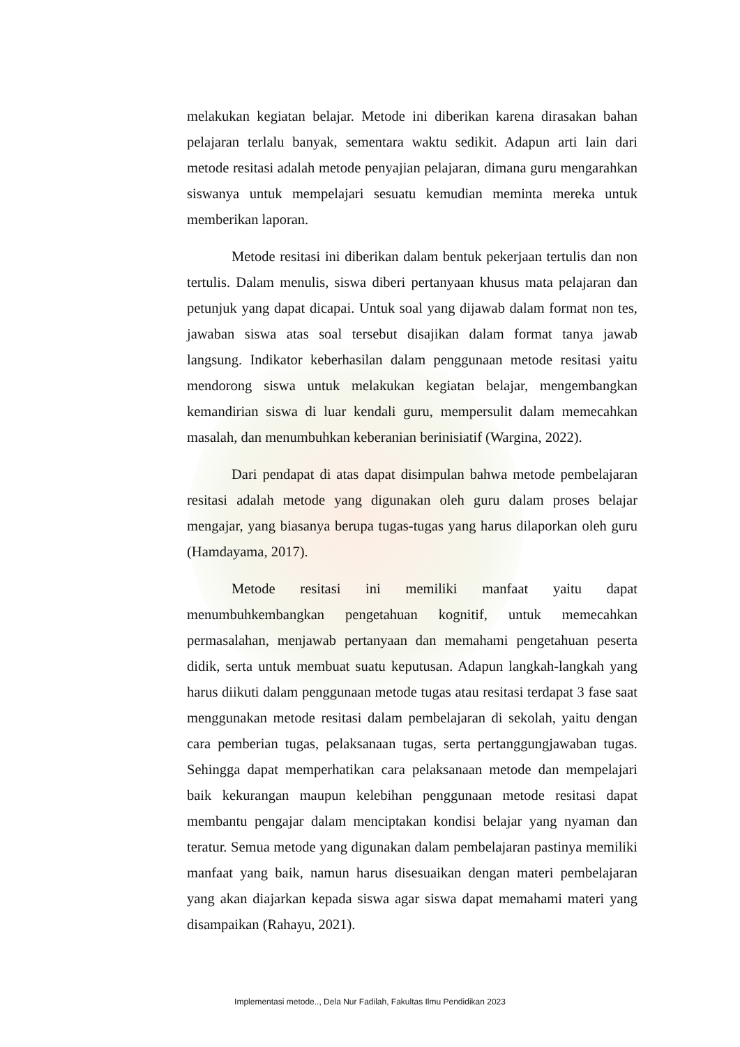melakukan kegiatan belajar. Metode ini diberikan karena dirasakan bahan pelajaran terlalu banyak, sementara waktu sedikit. Adapun arti lain dari metode resitasi adalah metode penyajian pelajaran, dimana guru mengarahkan siswanya untuk mempelajari sesuatu kemudian meminta mereka untuk memberikan laporan.
Metode resitasi ini diberikan dalam bentuk pekerjaan tertulis dan non tertulis. Dalam menulis, siswa diberi pertanyaan khusus mata pelajaran dan petunjuk yang dapat dicapai. Untuk soal yang dijawab dalam format non tes, jawaban siswa atas soal tersebut disajikan dalam format tanya jawab langsung. Indikator keberhasilan dalam penggunaan metode resitasi yaitu mendorong siswa untuk melakukan kegiatan belajar, mengembangkan kemandirian siswa di luar kendali guru, mempersulit dalam memecahkan masalah, dan menumbuhkan keberanian berinisiatif (Wargina, 2022).
Dari pendapat di atas dapat disimpulan bahwa metode pembelajaran resitasi adalah metode yang digunakan oleh guru dalam proses belajar mengajar, yang biasanya berupa tugas-tugas yang harus dilaporkan oleh guru (Hamdayama, 2017).
Metode resitasi ini memiliki manfaat yaitu dapat menumbuhkembangkan pengetahuan kognitif, untuk memecahkan permasalahan, menjawab pertanyaan dan memahami pengetahuan peserta didik, serta untuk membuat suatu keputusan. Adapun langkah-langkah yang harus diikuti dalam penggunaan metode tugas atau resitasi terdapat 3 fase saat menggunakan metode resitasi dalam pembelajaran di sekolah, yaitu dengan cara pemberian tugas, pelaksanaan tugas, serta pertanggungjawaban tugas. Sehingga dapat memperhatikan cara pelaksanaan metode dan mempelajari baik kekurangan maupun kelebihan penggunaan metode resitasi dapat membantu pengajar dalam menciptakan kondisi belajar yang nyaman dan teratur. Semua metode yang digunakan dalam pembelajaran pastinya memiliki manfaat yang baik, namun harus disesuaikan dengan materi pembelajaran yang akan diajarkan kepada siswa agar siswa dapat memahami materi yang disampaikan (Rahayu, 2021).
Implementasi metode.., Dela Nur Fadilah, Fakultas Ilmu Pendidikan 2023